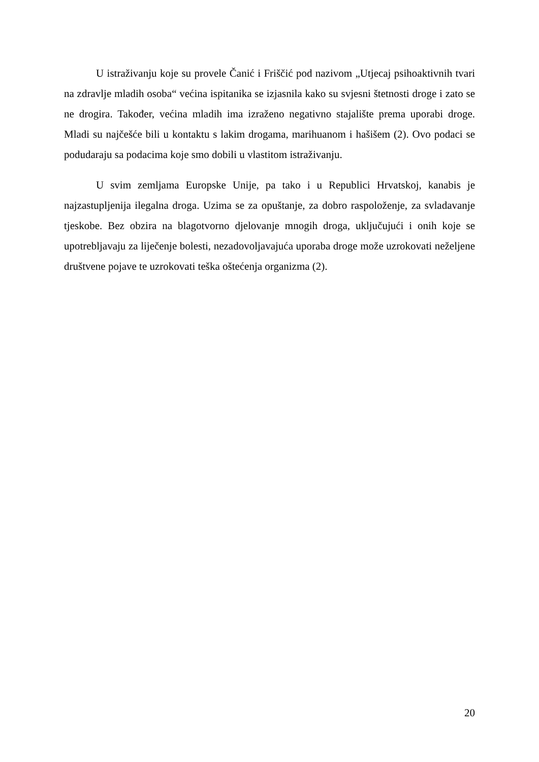U istraživanju koje su provele Čanić i Friščić pod nazivom „Utjecaj psihoaktivnih tvari na zdravlje mladih osoba“ većina ispitanika se izjasnila kako su svjesni štetnosti droge i zato se ne drogira. Također, većina mladih ima izraženo negativno stajalište prema uporabi droge. Mladi su najčešće bili u kontaktu s lakim drogama, marihuanom i hašišem (2). Ovo podaci se podudaraju sa podacima koje smo dobili u vlastitom istraživanju.
U svim zemljama Europske Unije, pa tako i u Republici Hrvatskoj, kanabis je najzastupljenija ilegalna droga. Uzima se za opuštanje, za dobro raspoloženje, za svladavanje tjeskobe. Bez obzira na blagotvorno djelovanje mnogih droga, uključujući i onih koje se upotrebljavaju za liječenje bolesti, nezadovoljavajuća uporaba droge može uzrokovati neželjene društvene pojave te uzrokovati teška oštećenja organizma (2).
20